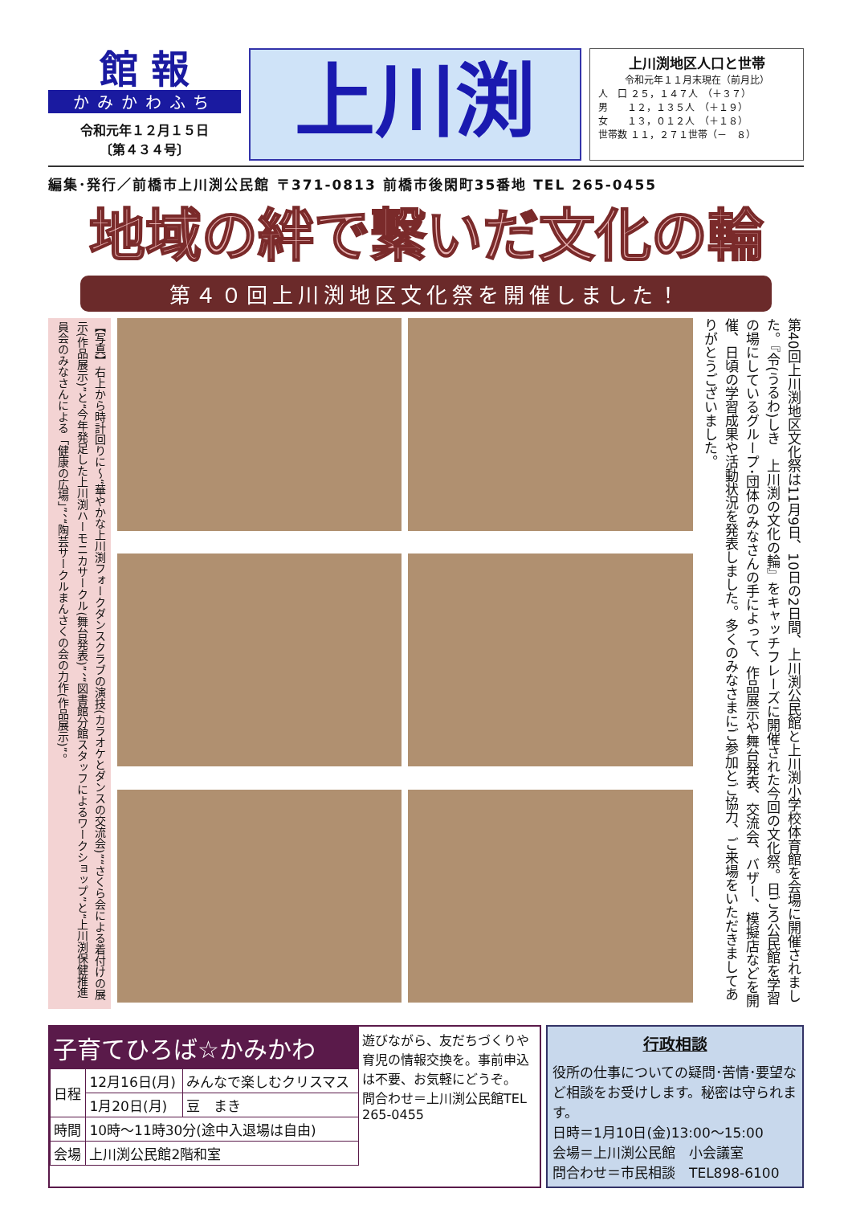館 報
かみかわふち
令和元年１２月１５日
〔第４３４号〕
上川渕
上川渕地区人口と世帯
令和元年１１月末現在（前月比）
人　口 ２５，１４７人　（＋３７）
男　　１２，１３５人　（＋１９）
女　　１３，０１２人　（＋１８）
世帯数 １１，２７１世帯（－　８）
編集･発行／前橋市上川渕公民館 〒371-0813 前橋市後閑町35番地 TEL 265-0455
地域の絆で繋いだ文化の輪
第４０回上川渕地区文化祭を開催しました！
【写真】右上から時計回りに～“華やかな上川渕フォークダンスクラブの演技(カラオケとダンスの交流会)”“さくら会による着付けの展示(作品展示)”と“今年発足した上川渕ハーモニカサークル(舞台発表)”、“図書館分館スタッフによるワークショップ”と“上川渕保健推進員会のみなさんによる「健康の広場」”、“陶芸サークルまんさくの会の力作(作品展示)”。
第40回上川渕地区文化祭は11月9日、10日の2日間、上川渕公民館と上川渕小学校体育館を会場に開催されました。『令(うるわ)しき　上川渕の文化の輪』をキャッチフレーズに開催された今回の文化祭。日ごろ公民館を学習の場にしているグループ･団体のみなさんの手によって、作品展示や舞台発表、交流会、バザー、模擬店などを開催、日頃の学習成果や活動状況を発表しました。多くのみなさまにご参加とご協力、ご来場をいただきましてありがとうございました。
子育てひろば☆かみかわ
| 日程 | 12月16日(月) | みんなで楽しむクリスマス |
| | 1月20日(月) | 豆 まき |
| 時間 | 10時～11時30分(途中入退場は自由) | |
| 会場 | 上川渕公民館2階和室 | |
遊びながら、友だちづくりや育児の情報交換を。事前申込は不要、お気軽にどうぞ。
問合わせ＝上川渕公民館TEL 265-0455
行政相談
役所の仕事についての疑問･苦情･要望など相談をお受けします。秘密は守られます。
日時＝1月10日(金)13:00～15:00
会場＝上川渕公民館　小会議室
問合わせ＝市民相談　TEL898-6100